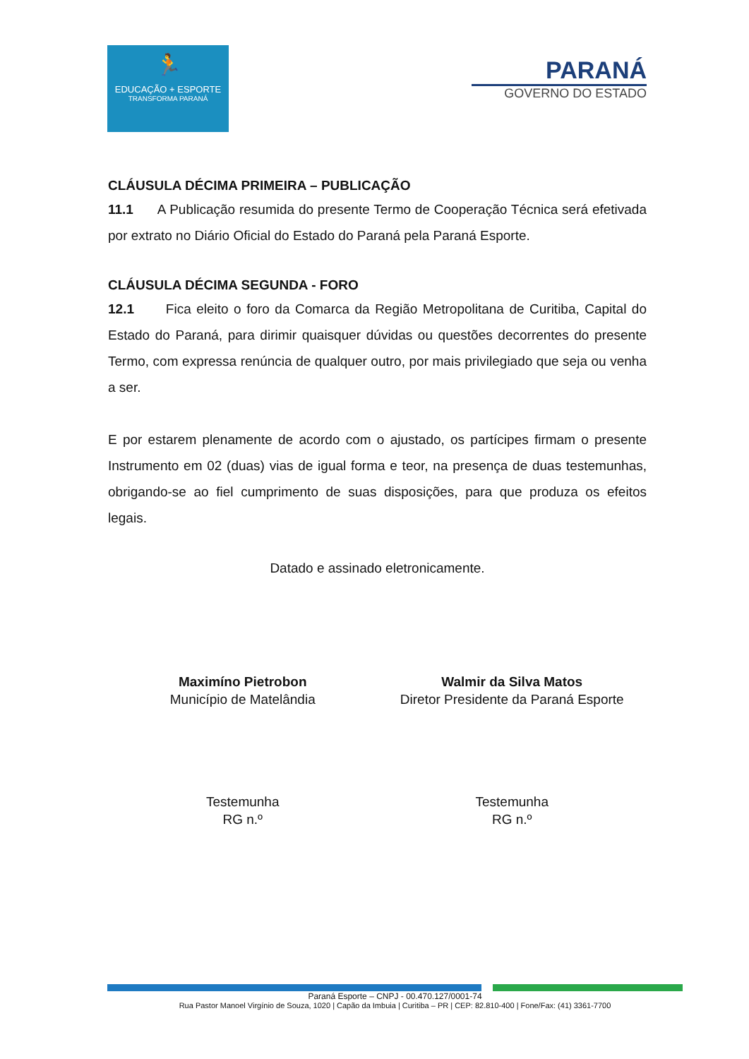🏃
EDUCAÇÃO + ESPORTE
TRANSFORMA PARANÁ
PARANÁ
GOVERNO DO ESTADO
CLÁUSULA DÉCIMA PRIMEIRA – PUBLICAÇÃO
11.1 A Publicação resumida do presente Termo de Cooperação Técnica será efetivada por extrato no Diário Oficial do Estado do Paraná pela Paraná Esporte.
CLÁUSULA DÉCIMA SEGUNDA - FORO
12.1 Fica eleito o foro da Comarca da Região Metropolitana de Curitiba, Capital do Estado do Paraná, para dirimir quaisquer dúvidas ou questões decorrentes do presente Termo, com expressa renúncia de qualquer outro, por mais privilegiado que seja ou venha a ser.
E por estarem plenamente de acordo com o ajustado, os partícipes firmam o presente Instrumento em 02 (duas) vias de igual forma e teor, na presença de duas testemunhas, obrigando-se ao fiel cumprimento de suas disposições, para que produza os efeitos legais.
Datado e assinado eletronicamente.
Maximíno Pietrobon
Município de Matelândia
Walmir da Silva Matos
Diretor Presidente da Paraná Esporte
Testemunha
RG n.º
Testemunha
RG n.º
Paraná Esporte – CNPJ - 00.470.127/0001-74
Rua Pastor Manoel Virgínio de Souza, 1020 | Capão da Imbuia | Curitiba – PR | CEP: 82.810-400 | Fone/Fax: (41) 3361-7700